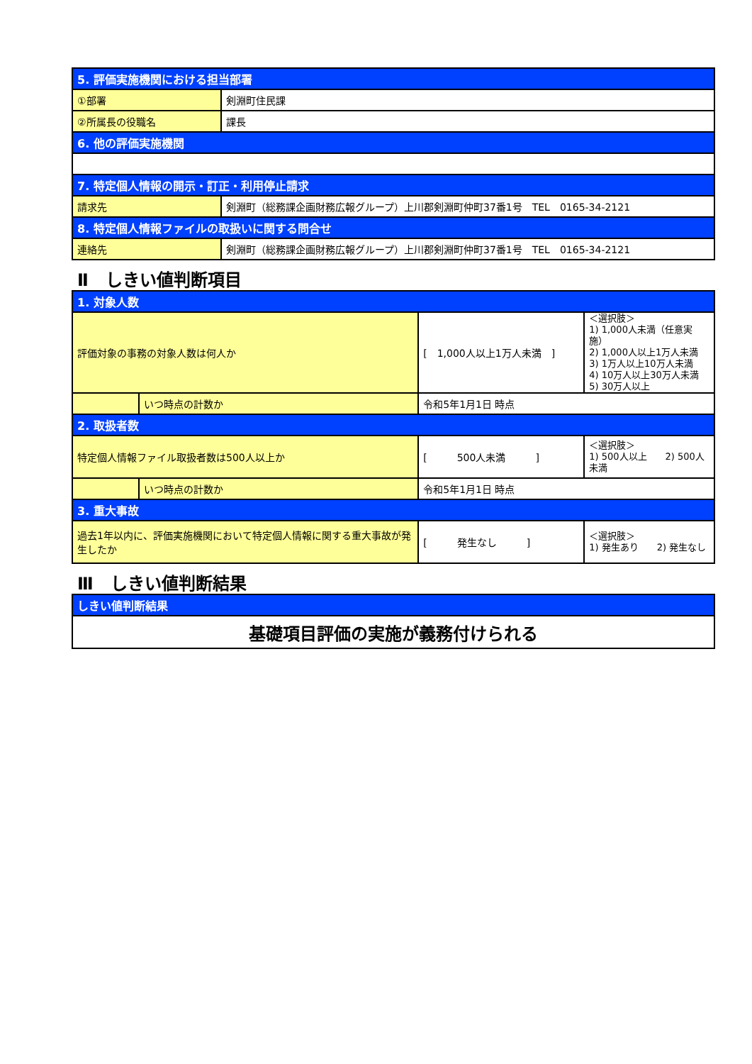| 5. 評価実施機関における担当部署 | |
| ①部署 | 剣淵町住民課 |
| ②所属長の役職名 | 課長 |
| 6. 他の評価実施機関 | |
| 7. 特定個人情報の開示・訂正・利用停止請求 | |
| 請求先 | 剣淵町（総務課企画財務広報グループ）上川郡剣淵町仲町37番1号 TEL 0165-34-2121 |
| 8. 特定個人情報ファイルの取扱いに関する問合せ | |
| 連絡先 | 剣淵町（総務課企画財務広報グループ）上川郡剣淵町仲町37番1号 TEL 0165-34-2121 |
Ⅱ　しきい値判断項目
| 1. 対象人数 | | | |
| 評価対象の事務の対象人数は何人か | | [ 1,000人以上1万人未満 ] | ＜選択肢＞ 1) 1,000人未満（任意実施） 2) 1,000人以上1万人未満 3) 1万人以上10万人未満 4) 10万人以上30万人未満 5) 30万人以上 |
| | いつ時点の計数か | 令和5年1月1日 時点 | |
| 2. 取扱者数 | | | |
| 特定個人情報ファイル取扱者数は500人以上か | | [ 500人未満 ] | ＜選択肢＞ 1) 500人以上 2) 500人未満 |
| | いつ時点の計数か | 令和5年1月1日 時点 | |
| 3. 重大事故 | | | |
| 過去1年以内に、評価実施機関において特定個人情報に関する重大事故が発生したか | | [ 発生なし ] | ＜選択肢＞ 1) 発生あり 2) 発生なし |
Ⅲ　しきい値判断結果
| しきい値判断結果 |
| 基礎項目評価の実施が義務付けられる |